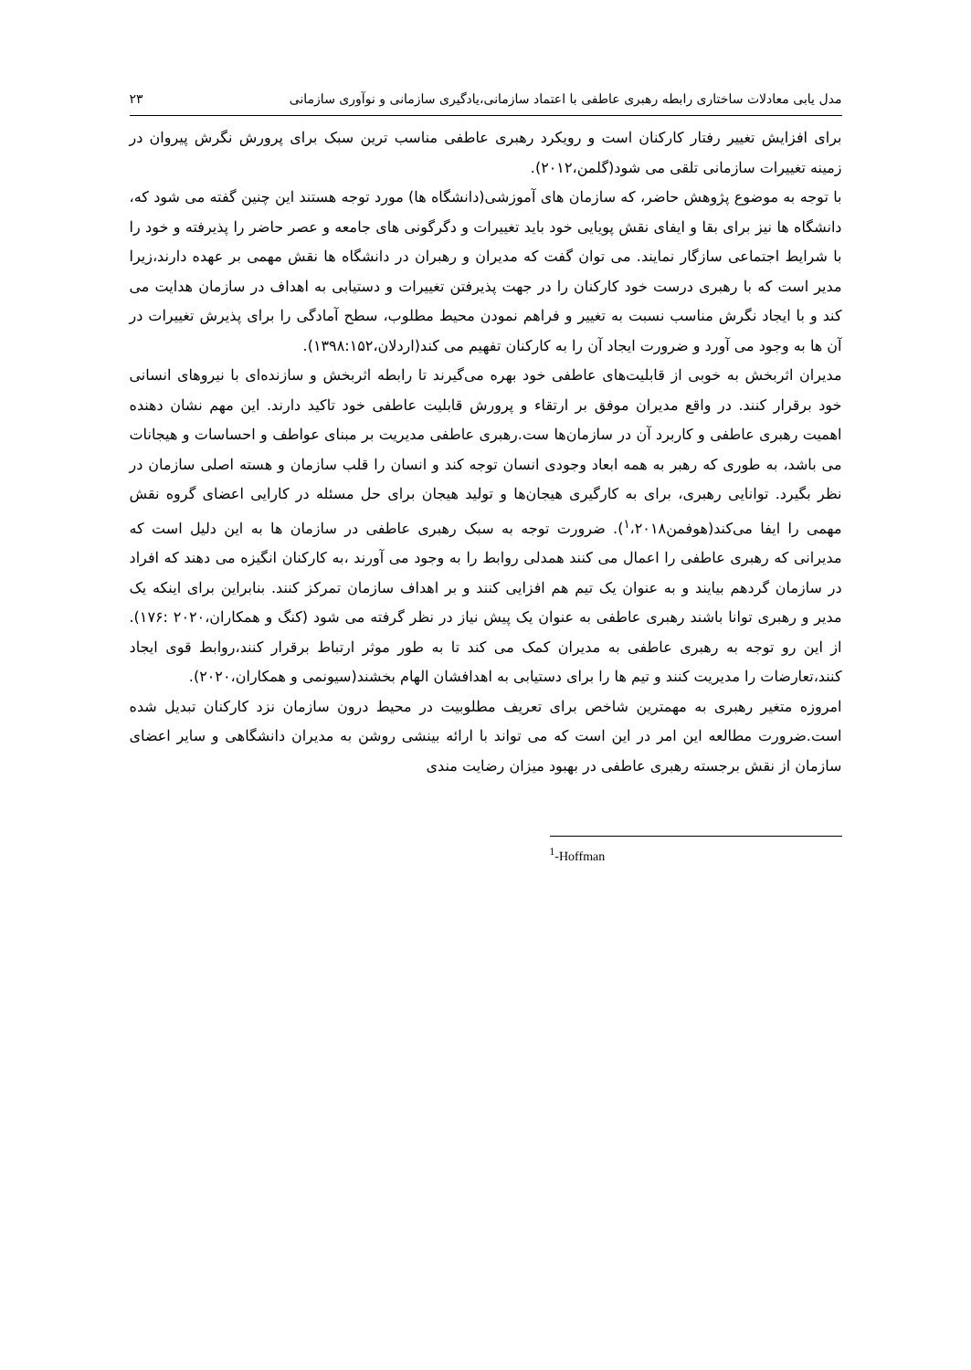مدل یابی معادلات ساختاری رابطه رهبری عاطفی با اعتماد سازمانی،یادگیری سازمانی و نوآوری سازمانی ۲۳
برای افزایش تغییر رفتار کارکنان است و رویکرد رهبری عاطفی مناسب ترین سبک برای پرورش نگرش پیروان در زمینه تغییرات سازمانی تلقی می شود(گلمن،۲۰۱۲).
با توجه به موضوع پژوهش حاضر، که سازمان های آموزشی(دانشگاه ها) مورد توجه هستند این چنین گفته می شود که، دانشگاه ها نیز برای بقا و ایفای نقش پویایی خود باید تغییرات و دگرگونی های جامعه و عصر حاضر را پذیرفته و خود را با شرایط اجتماعی سازگار نمایند. می توان گفت که مدیران و رهبران در دانشگاه ها نقش مهمی بر عهده دارند،زیرا مدیر است که با رهبری درست خود کارکنان را در جهت پذیرفتن تغییرات و دستیابی به اهداف در سازمان هدایت می کند و با ایجاد نگرش مناسب نسبت به تغییر و فراهم نمودن محیط مطلوب، سطح آمادگی را برای پذیرش تغییرات در آن ها به وجود می آورد و ضرورت ایجاد آن را به کارکنان تفهیم می کند(اردلان،۱۳۹۸:۱۵۲).
مدیران اثربخش به خوبی از قابلیت‌های عاطفی خود بهره می‌گیرند تا رابطه اثربخش و سازنده‌ای با نیروهای انسانی خود برقرار کنند. در واقع مدیران موفق بر ارتقاء و پرورش قابلیت عاطفی خود تاکید دارند. این مهم نشان دهنده اهمیت رهبری عاطفی و کاربرد آن در سازمان‌ها ست.رهبری عاطفی مدیریت بر مبنای عواطف و احساسات و هیجانات می باشد، به طوری که رهبر به همه ابعاد وجودی انسان توجه کند و انسان را قلب سازمان و هسته اصلی سازمان در نظر بگیرد. توانایی رهبری، برای به کارگیری هیجان‌ها و تولید هیجان برای حل مسئله در کارایی اعضای گروه نقش مهمی را ایفا می‌کند(هوفمن<sup>۱</sup>،۲۰۱۸). ضرورت توجه به سبک رهبری عاطفی در سازمان ها به این دلیل است که مدیرانی که رهبری عاطفی را اعمال می کنند همدلی روابط را به وجود می آورند ،به کارکنان انگیزه می دهند که افراد در سازمان گردهم بیایند و به عنوان یک تیم هم افزایی کنند و بر اهداف سازمان تمرکز کنند. بنابراین برای اینکه یک مدیر و رهبری توانا باشند رهبری عاطفی به عنوان یک پیش نیاز در نظر گرفته می شود (کنگ و همکاران،۲۰۲۰ :۱۷۶). از این رو توجه به رهبری عاطفی به مدیران کمک می کند تا به طور موثر ارتباط برقرار کنند،روابط قوی ایجاد کنند،تعارضات را مدیریت کنند و تیم ها را برای دستیابی به اهدافشان الهام بخشند(سیونمی و همکاران،۲۰۲۰).
امروزه متغیر رهبری به مهمترین شاخص برای تعریف مطلوبیت در محیط درون سازمان نزد کارکنان تبدیل شده است.ضرورت مطالعه این امر در این است که می تواند با ارائه بینشی روشن به مدیران دانشگاهی و سایر اعضای سازمان از نقش برجسته رهبری عاطفی در بهبود میزان رضایت مندی
<sup>1</sup>-Hoffman